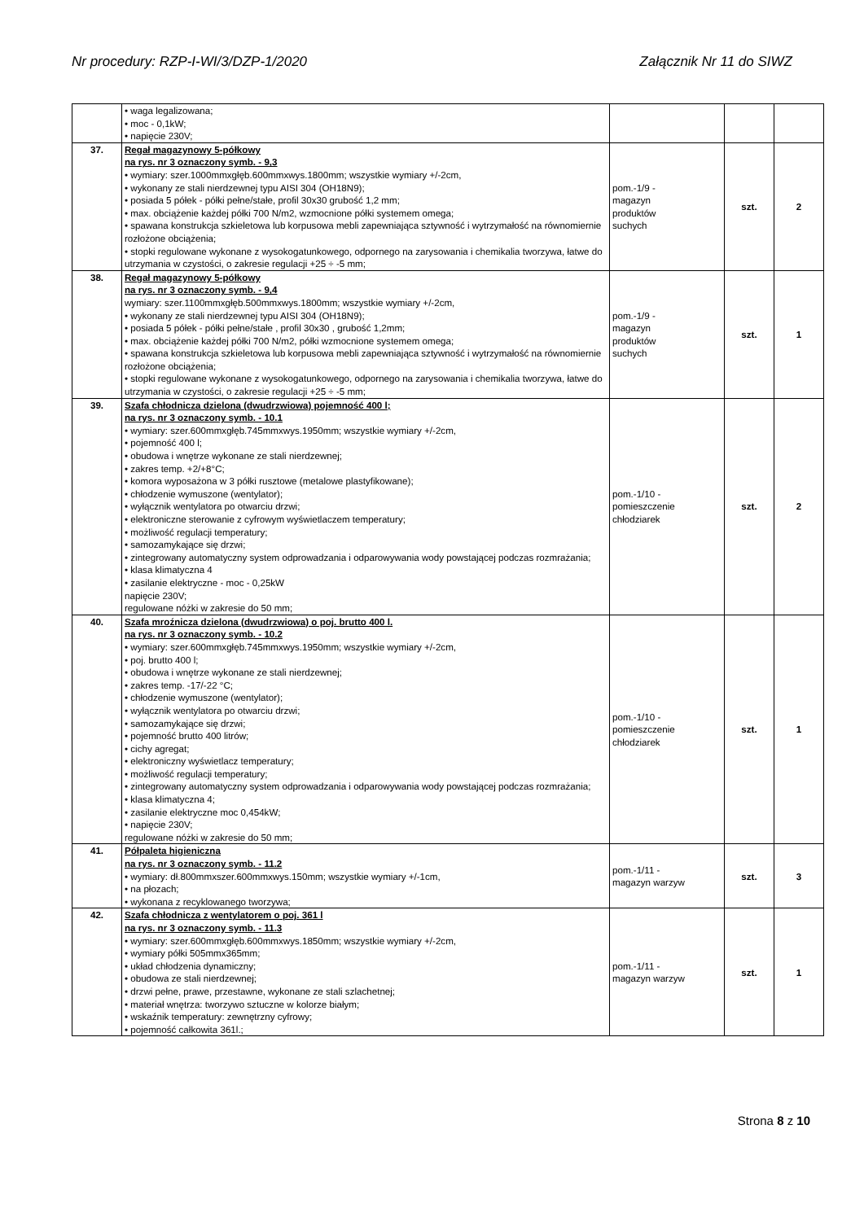Nr procedury: RZP-I-WI/3/DZP-1/2020 Załącznik Nr 11 do SIWZ
| | • waga legalizowana; • moc - 0,1kW; • napięcie 230V; | | | |
| 37. | Regał magazynowy 5-półkowy na rys. nr 3 oznaczony symb. - 9,3 • wymiary: szer.1000mmxgłęb.600mmxwys.1800mm; wszystkie wymiary +/-2cm, • wykonany ze stali nierdzewnej typu AISI 304 (OH18N9); • posiada 5 półek - półki pełne/stałe, profil 30x30 grubość 1,2 mm; • max. obciążenie każdej półki 700 N/m2, wzmocnione półki systemem omega; • spawana konstrukcja szkieletowa lub korpusowa mebli zapewniająca sztywność i wytrzymałość na równomiernie rozłożone obciążenia; • stopki regulowane wykonane z wysokogatunkowego, odpornego na zarysowania i chemikalia tworzywa, łatwe do utrzymania w czystości, o zakresie regulacji +25 ÷ -5 mm; | pom.-1/9 - magazyn produktów suchych | szt. | 2 |
| 38. | Regał magazynowy 5-półkowy na rys. nr 3 oznaczony symb. - 9,4 wymiary: szer.1100mmxgłęb.500mmxwys.1800mm; wszystkie wymiary +/-2cm, • wykonany ze stali nierdzewnej typu AISI 304 (OH18N9); • posiada 5 półek - półki pełne/stałe , profil 30x30 , grubość 1,2mm; • max. obciążenie każdej półki 700 N/m2, półki wzmocnione systemem omega; • spawana konstrukcja szkieletowa lub korpusowa mebli zapewniająca sztywność i wytrzymałość na równomiernie rozłożone obciążenia; • stopki regulowane wykonane z wysokogatunkowego, odpornego na zarysowania i chemikalia tworzywa, łatwe do utrzymania w czystości, o zakresie regulacji +25 ÷ -5 mm; | pom.-1/9 - magazyn produktów suchych | szt. | 1 |
| 39. | Szafa chłodnicza dzielona (dwudrzwiowa) pojemność 400 l; na rys. nr 3 oznaczony symb. - 10.1 • wymiary: szer.600mmxgłęb.745mmxwys.1950mm; wszystkie wymiary +/-2cm, • pojemność 400 l; • obudowa i wnętrze wykonane ze stali nierdzewnej; • zakres temp. +2/+8°C; • komora wyposażona w 3 półki rusztowe (metalowe plastyfikowane); • chłodzenie wymuszone (wentylator); • wyłącznik wentylatora po otwarciu drzwi; • elektroniczne sterowanie z cyfrowym wyświetlaczem temperatury; • możliwość regulacji temperatury; • samozamykające się drzwi; • zintegrowany automatyczny system odprowadzania i odparowywania wody powstającej podczas rozmrażania; • klasa klimatyczna 4 • zasilanie elektryczne - moc - 0,25kW napięcie 230V; regulowane nóżki w zakresie do 50 mm; | pom.-1/10 - pomieszczenie chłodziarek | szt. | 2 |
| 40. | Szafa mroźnicza dzielona (dwudrzwiowa) o poj. brutto 400 l. na rys. nr 3 oznaczony symb. - 10.2 • wymiary: szer.600mmxgłęb.745mmxwys.1950mm; wszystkie wymiary +/-2cm, • poj. brutto 400 l; • obudowa i wnętrze wykonane ze stali nierdzewnej; • zakres temp. -17/-22 °C; • chłodzenie wymuszone (wentylator); • wyłącznik wentylatora po otwarciu drzwi; • samozamykające się drzwi; • pojemność brutto 400 litrów; • cichy agregat; • elektroniczny wyświetlacz temperatury; • możliwość regulacji temperatury; • zintegrowany automatyczny system odprowadzania i odparowywania wody powstającej podczas rozmrażania; • klasa klimatyczna 4; • zasilanie elektryczne moc 0,454kW; • napięcie 230V; regulowane nóżki w zakresie do 50 mm; | pom.-1/10 - pomieszczenie chłodziarek | szt. | 1 |
| 41. | Półpaleta higieniczna na rys. nr 3 oznaczony symb. - 11.2 • wymiary: dł.800mmxszer.600mmxwys.150mm; wszystkie wymiary +/-1cm, • na płozach; • wykonana z recyklowanego tworzywa; | pom.-1/11 - magazyn warzyw | szt. | 3 |
| 42. | Szafa chłodnicza z wentylatorem o poj. 361 l na rys. nr 3 oznaczony symb. - 11.3 • wymiary: szer.600mmxgłęb.600mmxwys.1850mm; wszystkie wymiary +/-2cm, • wymiary półki 505mmx365mm; • układ chłodzenia dynamiczny; • obudowa ze stali nierdzewnej; • drzwi pełne, prawe, przestawne, wykonane ze stali szlachetnej; • materiał wnętrza: tworzywo sztuczne w kolorze białym; • wskaźnik temperatury: zewnętrzny cyfrowy; • pojemność całkowita 361l.; | pom.-1/11 - magazyn warzyw | szt. | 1 |
Strona 8 z 10